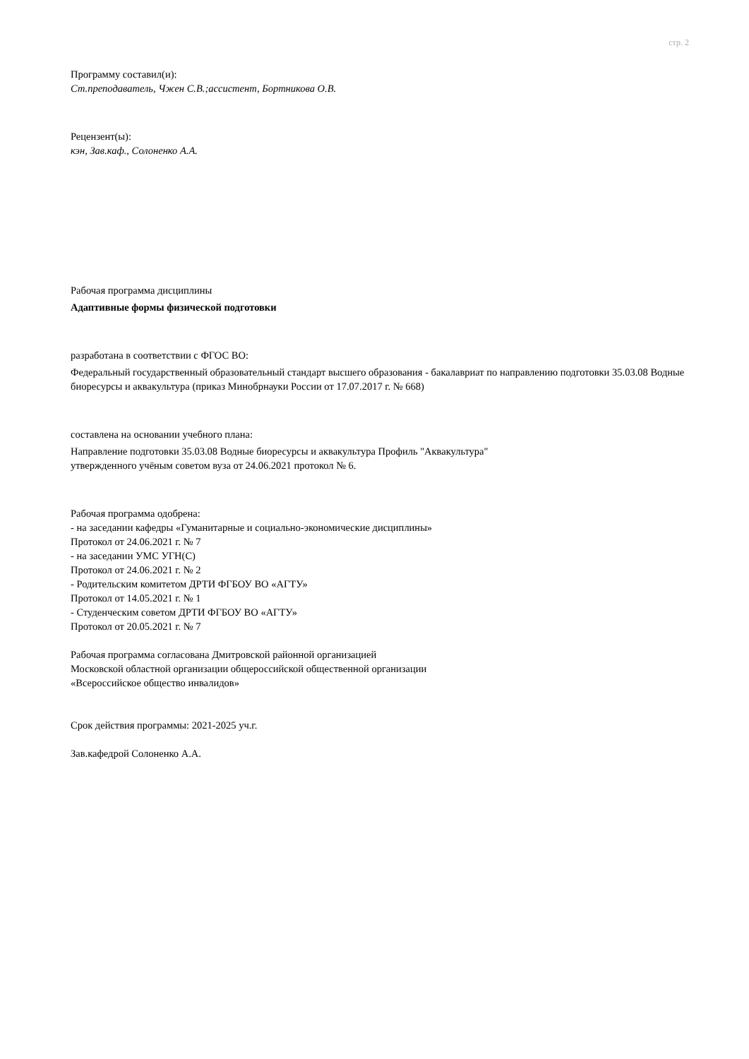стр. 2
Программу составил(и):
Ст.преподаватель, Чжен С.В.;ассистент, Бортникова О.В.
Рецензент(ы):
кэн, Зав.каф., Солоненко А.А.
Рабочая программа дисциплины
Адаптивные формы физической подготовки
разработана в соответствии с ФГОС ВО:
Федеральный государственный образовательный стандарт высшего образования - бакалавриат по направлению подготовки 35.03.08 Водные биоресурсы и аквакультура (приказ Минобрнауки России от 17.07.2017 г. № 668)
составлена на основании учебного плана:
Направление подготовки 35.03.08 Водные биоресурсы и аквакультура Профиль "Аквакультура"
утвержденного учёным советом вуза от 24.06.2021 протокол № 6.
Рабочая программа одобрена:
- на заседании кафедры «Гуманитарные и социально-экономические дисциплины»
Протокол от 24.06.2021 г. № 7
- на заседании УМС УГН(С)
Протокол от 24.06.2021 г. № 2
- Родительским комитетом ДРТИ ФГБОУ ВО «АГТУ»
Протокол от 14.05.2021 г. № 1
- Студенческим советом ДРТИ ФГБОУ ВО «АГТУ»
Протокол от 20.05.2021 г. № 7
Рабочая программа согласована Дмитровской районной организацией
Московской областной организации общероссийской общественной организации
«Всероссийское общество инвалидов»
Срок действия программы: 2021-2025 уч.г.
Зав.кафедрой Солоненко А.А.